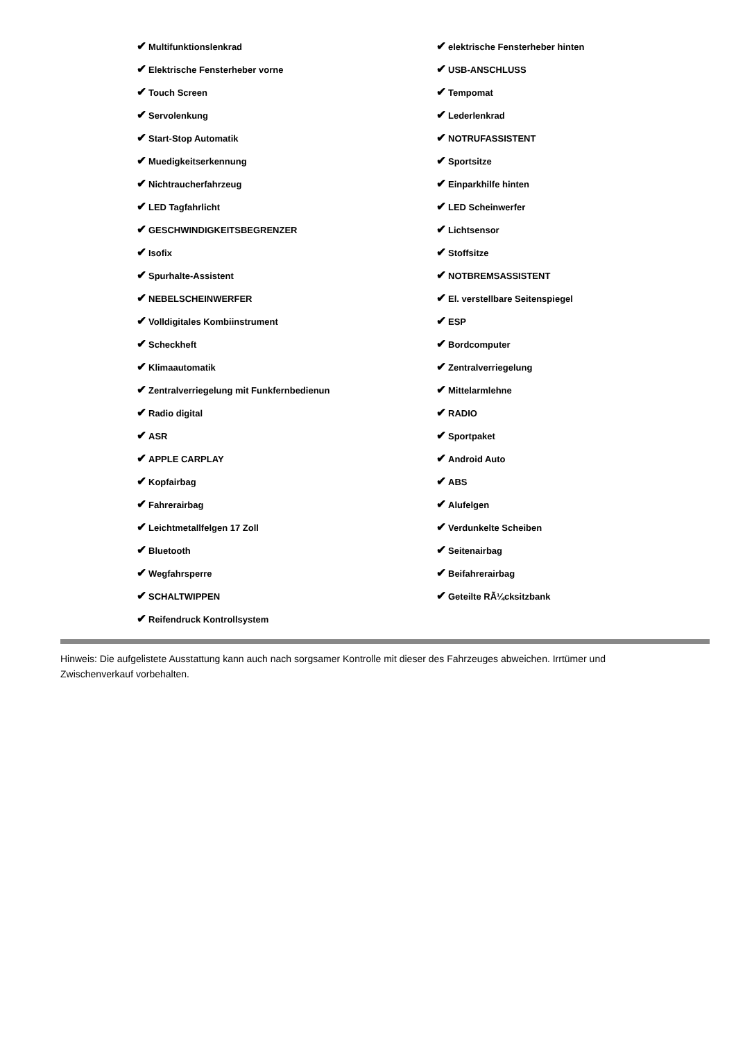✔ Multifunktionslenkrad
✔ Elektrische Fensterheber vorne
✔ Touch Screen
✔ Servolenkung
✔ Start-Stop Automatik
✔ Muedigkeitserkennung
✔ Nichtraucherfahrzeug
✔ LED Tagfahrlicht
✔ GESCHWINDIGKEITSBEGRENZER
✔ Isofix
✔ Spurhalte-Assistent
✔ NEBELSCHEINWERFER
✔ Volldigitales Kombiinstrument
✔ Scheckheft
✔ Klimaautomatik
✔ Zentralverriegelung mit Funkfernbedienun
✔ Radio digital
✔ ASR
✔ APPLE CARPLAY
✔ Kopfairbag
✔ Fahrerairbag
✔ Leichtmetallfelgen 17 Zoll
✔ Bluetooth
✔ Wegfahrsperre
✔ SCHALTWIPPEN
✔ Reifendruck Kontrollsystem
✔ elektrische Fensterheber hinten
✔ USB-ANSCHLUSS
✔ Tempomat
✔ Lederlenkrad
✔ NOTRUFASSISTENT
✔ Sportsitze
✔ Einparkhilfe hinten
✔ LED Scheinwerfer
✔ Lichtsensor
✔ Stoffsitze
✔ NOTBREMSASSISTENT
✔ El. verstellbare Seitenspiegel
✔ ESP
✔ Bordcomputer
✔ Zentralverriegelung
✔ Mittelarmlehne
✔ RADIO
✔ Sportpaket
✔ Android Auto
✔ ABS
✔ Alufelgen
✔ Verdunkelte Scheiben
✔ Seitenairbag
✔ Beifahrerairbag
✔ Geteilte RÃ¼cksitzbank
Hinweis: Die aufgelistete Ausstattung kann auch nach sorgsamer Kontrolle mit dieser des Fahrzeuges abweichen. Irrtümer und Zwischenverkauf vorbehalten.